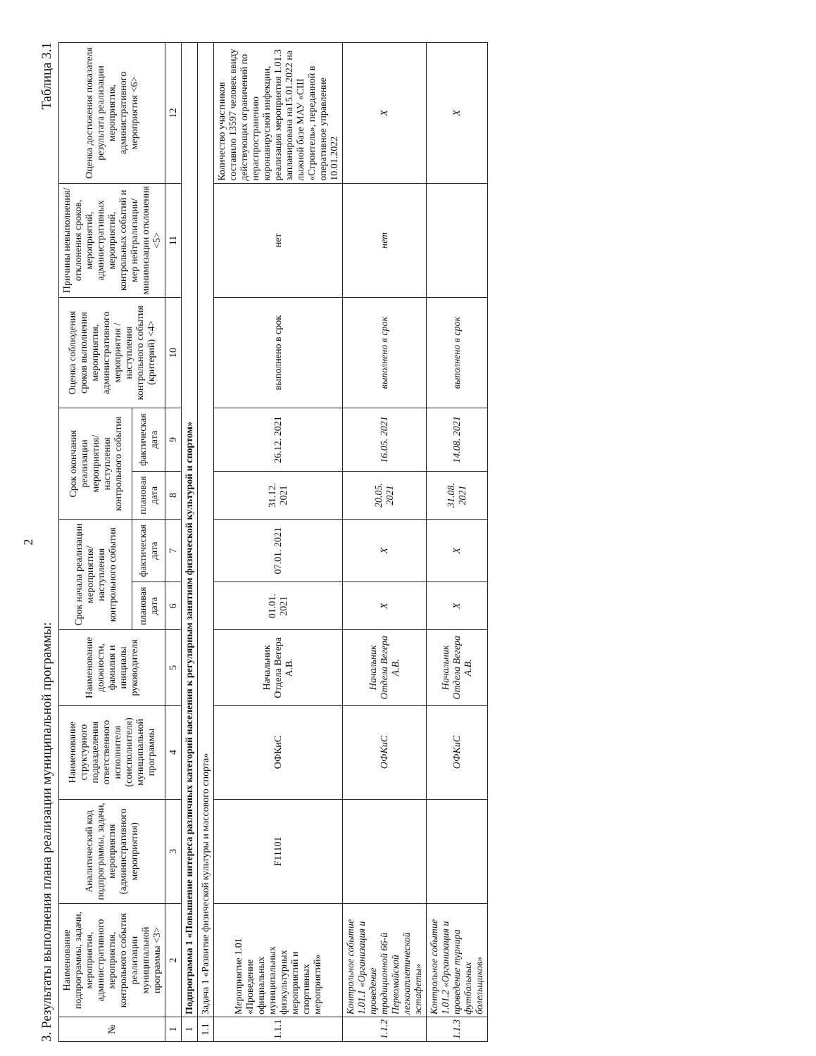2
3. Результаты выполнения плана реализации муниципальной программы: Таблица 3.1
| № | Наименование подпрограммы, задачи, мероприятия, административного мероприятия, контрольного события реализации муниципальной программы <3> | Аналитический код подпрограммы, задачи, мероприятия (административного мероприятия) | Наименование структурного подразделения ответственного исполнителя (соисполнителя) муниципальной программы | Наименование должности, фамилия и инициалы руководителя | Срок начала реализации мероприятия/ наступления контрольного события | | Срок окончания реализации мероприятия/ наступления контрольного события | | Оценка соблюдения сроков выполнения мероприятия, административного мероприятия /наступления контрольного события (критерий) <4> | Причины невыполнения/ отклонения сроков, мероприятий, административных мероприятий, контрольных событий и мер нейтрализации/ минимизации отклонения <5> | Оценка достижения показателя результата реализации мероприятия, административного мероприятия <6> |
| --- | --- | --- | --- | --- | --- | --- | --- | --- | --- | --- | --- |
| | | | | | плановая дата | фактическая дата | плановая дата | фактическая дата | | | |
| 1 | 2 | 3 | 4 | 5 | 6 | 7 | 8 | 9 | 10 | 11 | 12 |
| 1 | Подпрограмма 1 «Повышение интереса различных категорий населения к регулярным занятиям физической культурой и спортом» | | | | | | | | | | |
| 1.1 | Задача 1 «Развитие физической культуры и массового спорта» | | | | | | | | | | |
| 1.1.1 | Мероприятие 1.01 «Проведение официальных муниципальных физкультурных мероприятий и спортивных мероприятий» | F11101 | ОФКиС | Начальник Отдела Вегера А.В. | 01.01. 2021 | 07.01. 2021 | 31.12. 2021 | 26.12. 2021 | выполнено в срок | нет | Количество участников составило 13597 человек ввиду действующих ограничений по нераспространению коронавирусной инфекции, реализация мероприятия 1.01.3 запланирована на15.01.2022 на лыжной базе МАУ «СШ «Строитель», переданной в оперативное управление 10.01.2022 |
| 1.1.2 | Контрольное событие 1.01.1 «Организация и проведение традиционной 66-й Первомайской легкоатлетической эстафеты» | | ОФКиС | Начальник Отдела Вегера А.В. | X | X | 20.05. 2021 | 16.05. 2021 | выполнено в срок | нет | X |
| 1.1.3 | Контрольное событие 1.01.2 «Организация и проведение турнира футбольных болельщиков» | | ОФКиС | Начальник Отдела Вегера А.В. | X | X | 31.08. 2021 | 14.08. 2021 | выполнено в срок | | X |